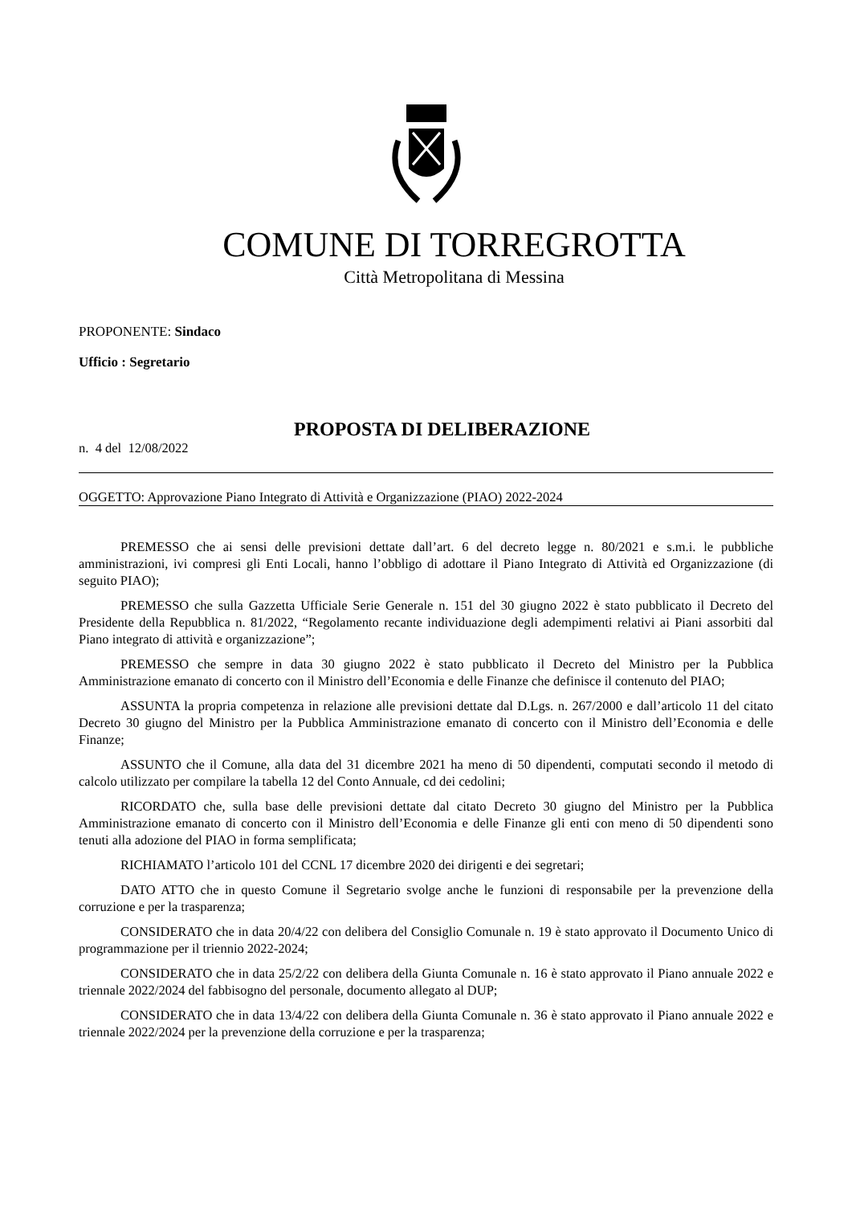COMUNE DI TORREGROTTA
Città Metropolitana di Messina
PROPONENTE: Sindaco
Ufficio : Segretario
PROPOSTA DI DELIBERAZIONE
n. 4 del 12/08/2022
OGGETTO: Approvazione Piano Integrato di Attività e Organizzazione (PIAO) 2022-2024
PREMESSO che ai sensi delle previsioni dettate dall’art. 6 del decreto legge n. 80/2021 e s.m.i. le pubbliche amministrazioni, ivi compresi gli Enti Locali, hanno l’obbligo di adottare il Piano Integrato di Attività ed Organizzazione (di seguito PIAO);
PREMESSO che sulla Gazzetta Ufficiale Serie Generale n. 151 del 30 giugno 2022 è stato pubblicato il Decreto del Presidente della Repubblica n. 81/2022, “Regolamento recante individuazione degli adempimenti relativi ai Piani assorbiti dal Piano integrato di attività e organizzazione”;
PREMESSO che sempre in data 30 giugno 2022 è stato pubblicato il Decreto del Ministro per la Pubblica Amministrazione emanato di concerto con il Ministro dell’Economia e delle Finanze che definisce il contenuto del PIAO;
ASSUNTA la propria competenza in relazione alle previsioni dettate dal D.Lgs. n. 267/2000 e dall’articolo 11 del citato Decreto 30 giugno del Ministro per la Pubblica Amministrazione emanato di concerto con il Ministro dell’Economia e delle Finanze;
ASSUNTO che il Comune, alla data del 31 dicembre 2021 ha meno di 50 dipendenti, computati secondo il metodo di calcolo utilizzato per compilare la tabella 12 del Conto Annuale, cd dei cedolini;
RICORDATO che, sulla base delle previsioni dettate dal citato Decreto 30 giugno del Ministro per la Pubblica Amministrazione emanato di concerto con il Ministro dell’Economia e delle Finanze gli enti con meno di 50 dipendenti sono tenuti alla adozione del PIAO in forma semplificata;
RICHIAMATO l’articolo 101 del CCNL 17 dicembre 2020 dei dirigenti e dei segretari;
DATO ATTO che in questo Comune il Segretario svolge anche le funzioni di responsabile per la prevenzione della corruzione e per la trasparenza;
CONSIDERATO che in data 20/4/22 con delibera del Consiglio Comunale n. 19 è stato approvato il Documento Unico di programmazione per il triennio 2022-2024;
CONSIDERATO che in data 25/2/22 con delibera della Giunta Comunale n. 16 è stato approvato il Piano annuale 2022 e triennale 2022/2024 del fabbisogno del personale, documento allegato al DUP;
CONSIDERATO che in data 13/4/22 con delibera della Giunta Comunale n. 36 è stato approvato il Piano annuale 2022 e triennale 2022/2024 per la prevenzione della corruzione e per la trasparenza;